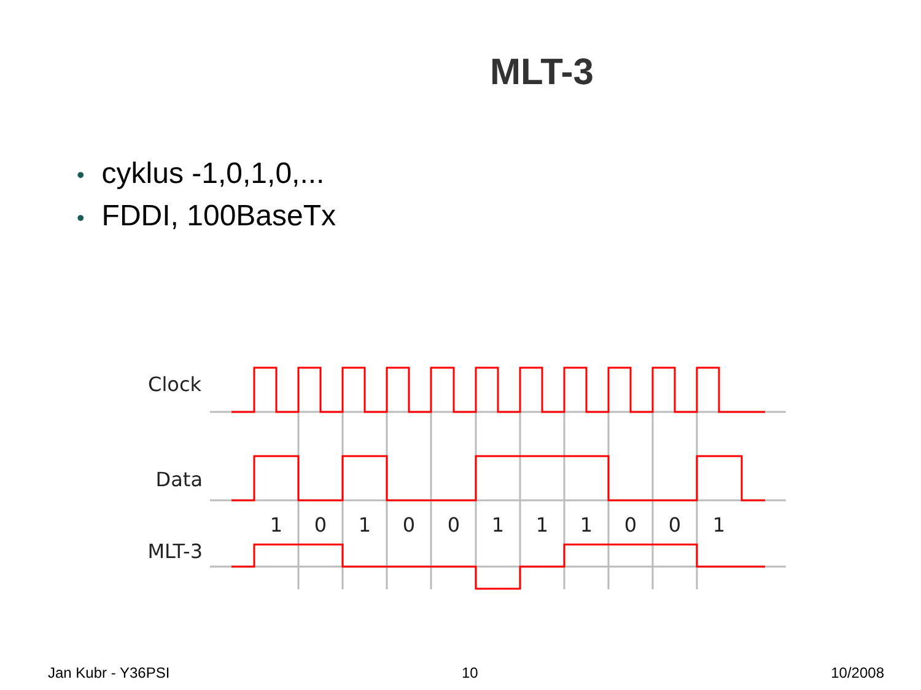MLT-3
• cyklus -1,0,1,0,...
• FDDI, 100BaseTx
Clock
Data
MLT-3
1
0
1
0
0
1
1
1
0
0
1
Jan Kubr - Y36PSI 10 10/2008